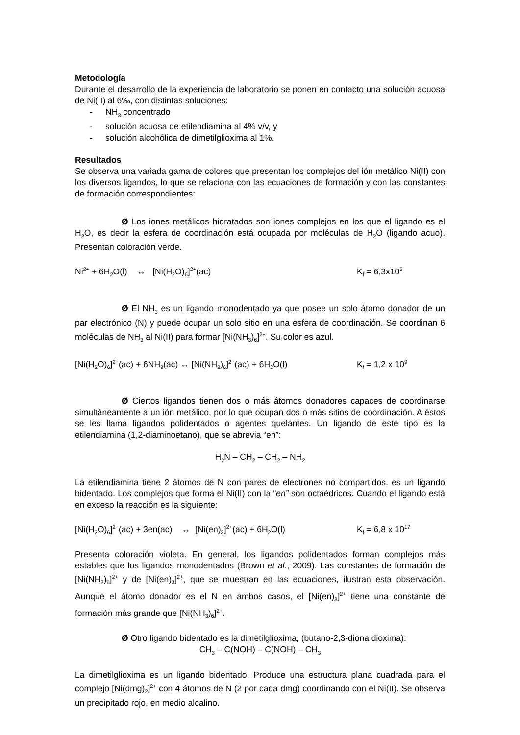Metodología
Durante el desarrollo de la experiencia de laboratorio se ponen en contacto una solución acuosa de Ni(II) al 6‰, con distintas soluciones:
- NH<sub>3</sub> concentrado
- solución acuosa de etilendiamina al 4% v/v, y
- solución alcohólica de dimetilglioxima al 1%.
Resultados
Se observa una variada gama de colores que presentan los complejos del ión metálico Ni(II) con los diversos ligandos, lo que se relaciona con las ecuaciones de formación y con las constantes de formación correspondientes:
Ø Los iones metálicos hidratados son iones complejos en los que el ligando es el H<sub>2</sub>O, es decir la esfera de coordinación está ocupada por moléculas de H<sub>2</sub>O (ligando acuo). Presentan coloración verde.
Ni<sup>2+</sup> + 6H<sub>2</sub>O(l) ↔ [Ni(H<sub>2</sub>O)<sub>6</sub>]<sup>2+</sup>(ac) K<sub>f</sub> = 6,3x10<sup>5</sup>
Ø El NH<sub>3</sub> es un ligando monodentado ya que posee un solo átomo donador de un par electrónico (N) y puede ocupar un solo sitio en una esfera de coordinación. Se coordinan 6 moléculas de NH<sub>3</sub> al Ni(II) para formar [Ni(NH<sub>3</sub>)<sub>6</sub>]<sup>2+</sup>. Su color es azul.
[Ni(H<sub>2</sub>O)<sub>6</sub>]<sup>2+</sup>(ac) + 6NH<sub>3</sub>(ac) ↔ [Ni(NH<sub>3</sub>)<sub>6</sub>]<sup>2+</sup>(ac) + 6H<sub>2</sub>O(l) K<sub>f</sub> = 1,2 x 10<sup>9</sup>
Ø Ciertos ligandos tienen dos o más átomos donadores capaces de coordinarse simultáneamente a un ión metálico, por lo que ocupan dos o más sitios de coordinación. A éstos se les llama ligandos polidentados o agentes quelantes. Un ligando de este tipo es la etilendiamina (1,2-diaminoetano), que se abrevia “en”:
H<sub>2</sub>N – CH<sub>2</sub> – CH<sub>2</sub> – NH<sub>2</sub>
La etilendiamina tiene 2 átomos de N con pares de electrones no compartidos, es un ligando bidentado. Los complejos que forma el Ni(II) con la “en” son octaédricos. Cuando el ligando está en exceso la reacción es la siguiente:
[Ni(H<sub>2</sub>O)<sub>6</sub>]<sup>2+</sup>(ac) + 3en(ac) ↔ [Ni(en)<sub>3</sub>]<sup>2+</sup>(ac) + 6H<sub>2</sub>O(l) K<sub>f</sub> = 6,8 x 10<sup>17</sup>
Presenta coloración violeta. En general, los ligandos polidentados forman complejos más estables que los ligandos monodentados (Brown et al., 2009). Las constantes de formación de [Ni(NH<sub>3</sub>)<sub>6</sub>]<sup>2+</sup> y de [Ni(en)<sub>3</sub>]<sup>2+</sup>, que se muestran en las ecuaciones, ilustran esta observación. Aunque el átomo donador es el N en ambos casos, el [Ni(en)<sub>3</sub>]<sup>2+</sup> tiene una constante de formación más grande que [Ni(NH<sub>3</sub>)<sub>6</sub>]<sup>2+</sup>.
Ø Otro ligando bidentado es la dimetilglioxima, (butano-2,3-diona dioxima):
CH<sub>3</sub> – C(NOH) – C(NOH) – CH<sub>3</sub>
La dimetilglioxima es un ligando bidentado. Produce una estructura plana cuadrada para el complejo [Ni(dmg)<sub>2</sub>]<sup>2+</sup> con 4 átomos de N (2 por cada dmg) coordinando con el Ni(II). Se observa un precipitado rojo, en medio alcalino.